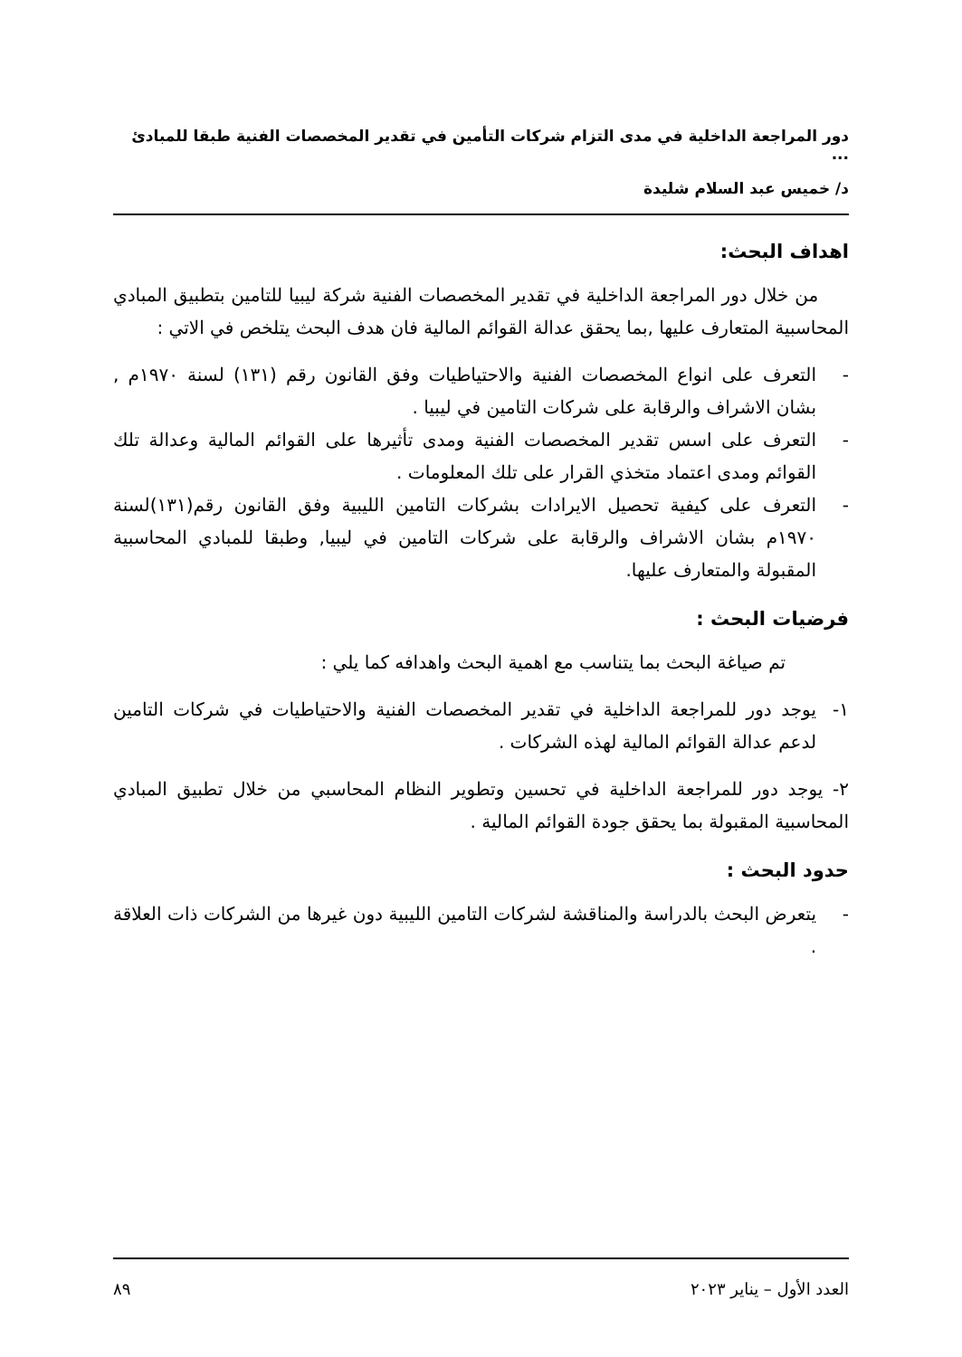دور المراجعة الداخلية في مدى التزام شركات التأمين في تقدير المخصصات الفنية طبقا للمبادئ ...
د/ خميس عبد السلام شليدة
اهداف البحث:
من خلال دور المراجعة الداخلية في تقدير المخصصات الفنية شركة ليبيا للتامين بتطبيق المبادي المحاسبية المتعارف عليها ,بما يحقق عدالة القوائم المالية فان هدف البحث يتلخص في الاتي :
- التعرف على انواع المخصصات الفنية والاحتياطيات وفق القانون رقم (١٣١) لسنة ١٩٧٠م , بشان الاشراف والرقابة على شركات التامين في ليبيا .
- التعرف على اسس تقدير المخصصات الفنية ومدى تأثيرها على القوائم المالية وعدالة تلك القوائم ومدى اعتماد متخذي القرار على تلك المعلومات .
- التعرف على كيفية تحصيل الايرادات بشركات التامين الليبية وفق القانون رقم(١٣١)لسنة ١٩٧٠م بشان الاشراف والرقابة على شركات التامين في ليبيا, وطبقا للمبادي المحاسبية المقبولة والمتعارف عليها.
فرضيات البحث :
تم صياغة البحث بما يتناسب مع اهمية البحث واهدافه كما يلي :
١- يوجد دور للمراجعة الداخلية في تقدير المخصصات الفنية والاحتياطيات في شركات التامين لدعم عدالة القوائم المالية لهذه الشركات .
٢- يوجد دور للمراجعة الداخلية في تحسين وتطوير النظام المحاسبي من خلال تطبيق المبادي المحاسبية المقبولة بما يحقق جودة القوائم المالية .
حدود البحث :
- يتعرض البحث بالدراسة والمناقشة لشركات التامين الليبية دون غيرها من الشركات ذات العلاقة .
العدد الأول – يناير ٢٠٢٣ ٨٩